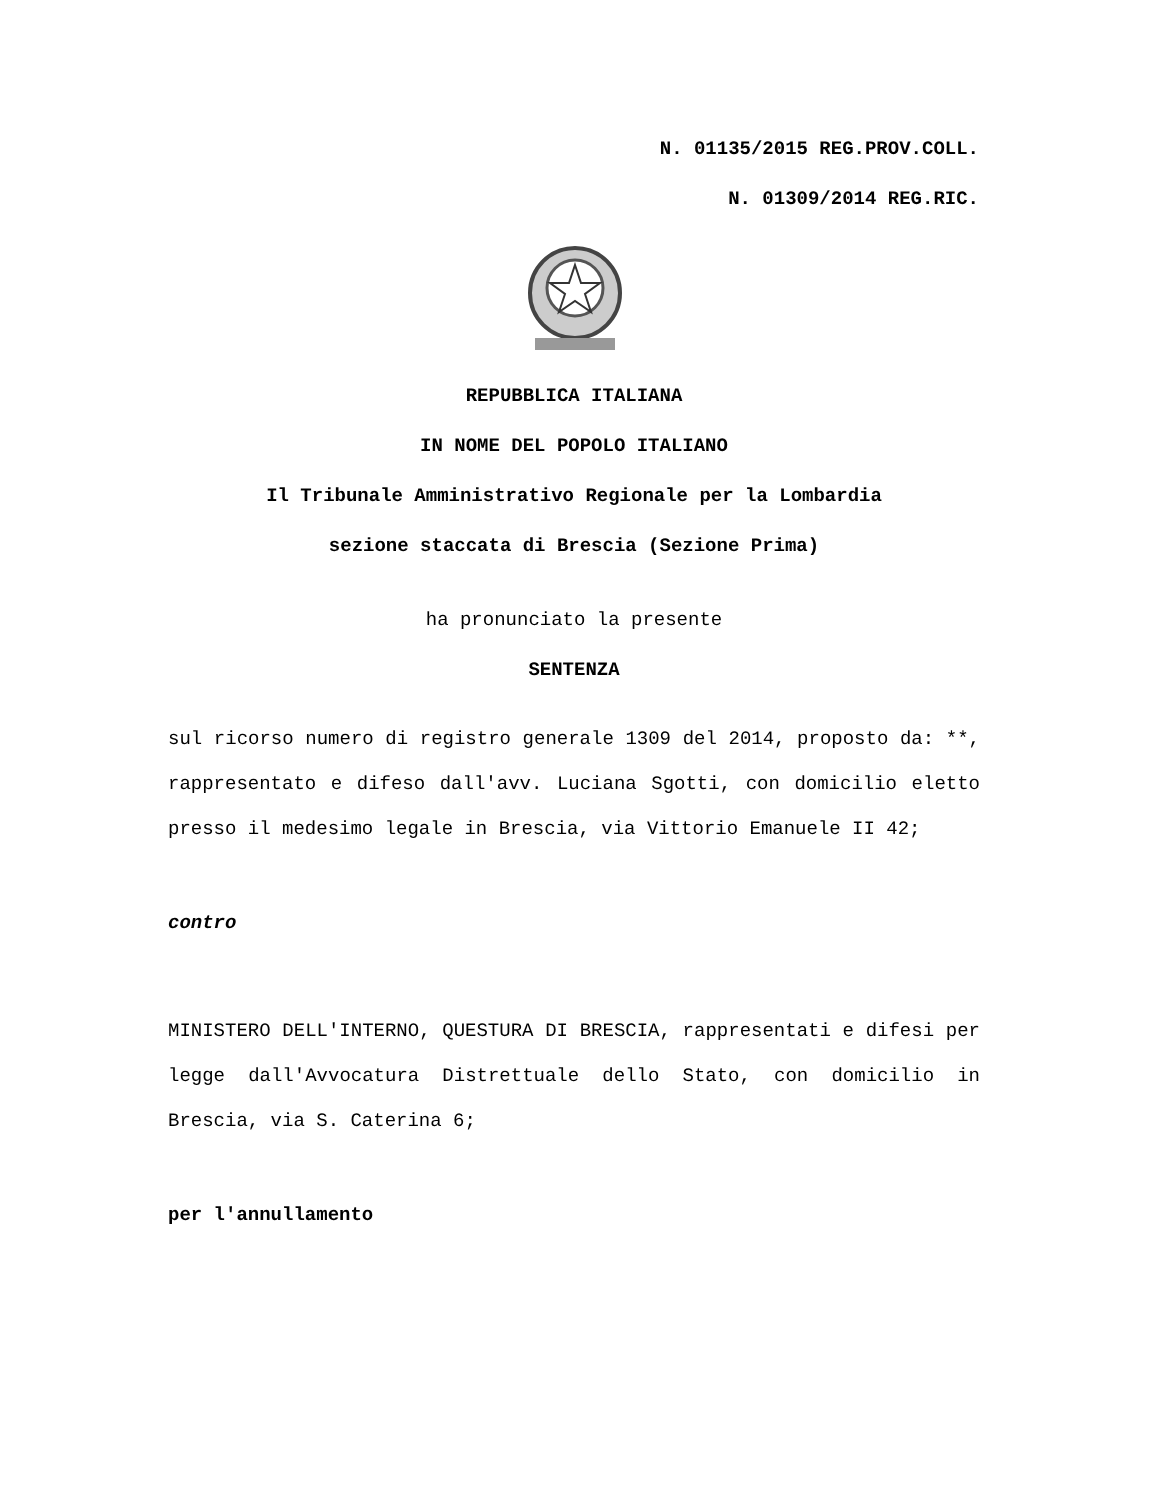N. 01135/2015 REG.PROV.COLL.
N. 01309/2014 REG.RIC.
REPUBBLICA ITALIANA
IN NOME DEL POPOLO ITALIANO
Il Tribunale Amministrativo Regionale per la Lombardia
sezione staccata di Brescia (Sezione Prima)
ha pronunciato la presente
SENTENZA
sul ricorso numero di registro generale 1309 del 2014, proposto da: **, rappresentato e difeso dall'avv. Luciana Sgotti, con domicilio eletto presso il medesimo legale in Brescia, via Vittorio Emanuele II 42;
contro
MINISTERO DELL'INTERNO, QUESTURA DI BRESCIA, rappresentati e difesi per legge dall'Avvocatura Distrettuale dello Stato, con domicilio in Brescia, via S. Caterina 6;
per l'annullamento